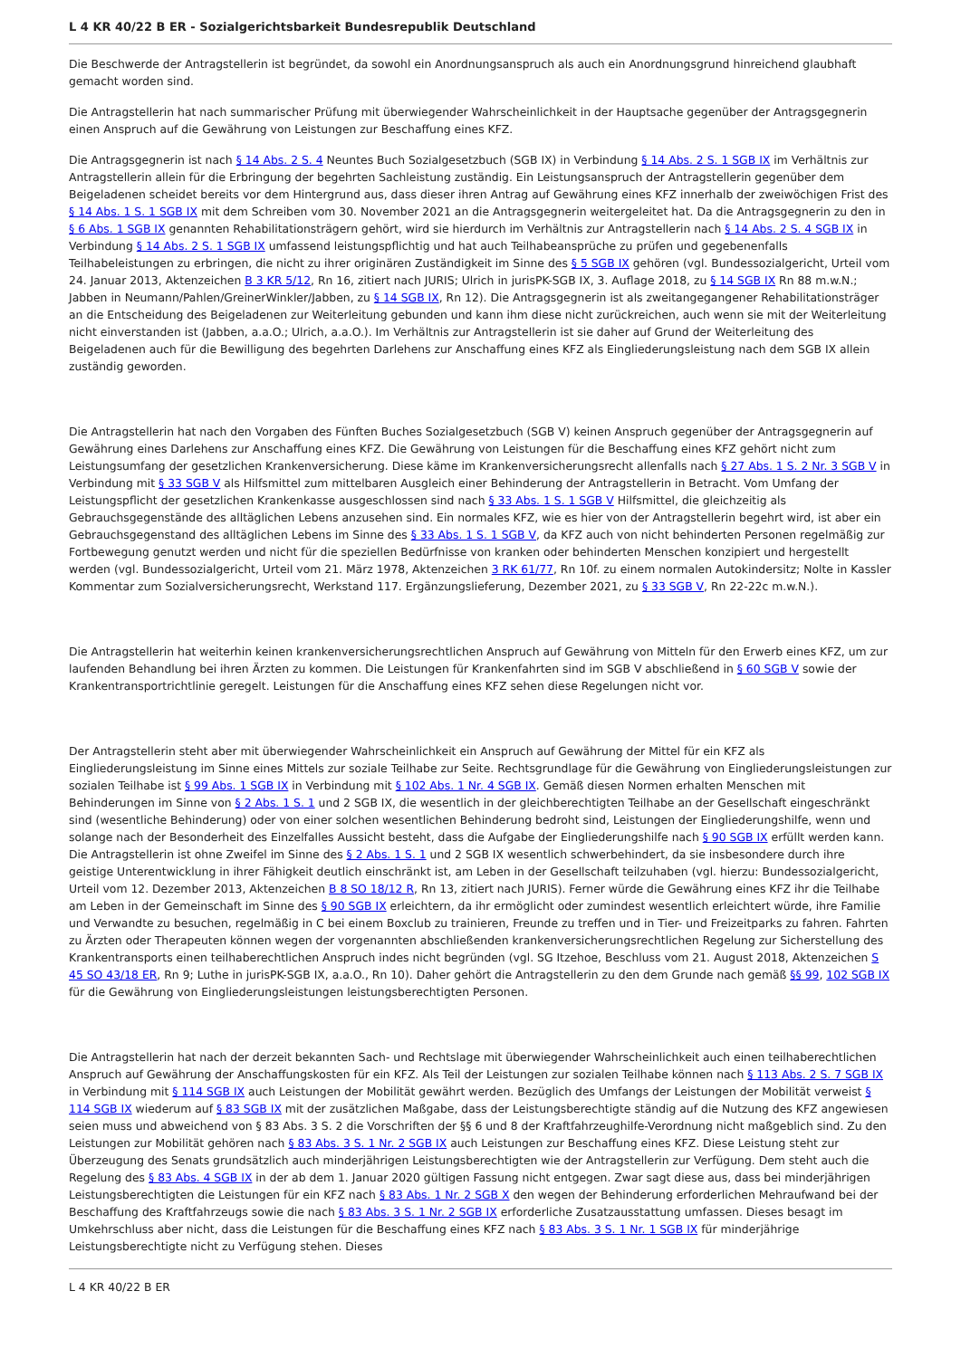L 4 KR 40/22 B ER - Sozialgerichtsbarkeit Bundesrepublik Deutschland
Die Beschwerde der Antragstellerin ist begründet, da sowohl ein Anordnungsanspruch als auch ein Anordnungsgrund hinreichend glaubhaft gemacht worden sind.
Die Antragstellerin hat nach summarischer Prüfung mit überwiegender Wahrscheinlichkeit in der Hauptsache gegenüber der Antragsgegnerin einen Anspruch auf die Gewährung von Leistungen zur Beschaffung eines KFZ.
Die Antragsgegnerin ist nach § 14 Abs. 2 S. 4 Neuntes Buch Sozialgesetzbuch (SGB IX) in Verbindung § 14 Abs. 2 S. 1 SGB IX im Verhältnis zur Antragstellerin allein für die Erbringung der begehrten Sachleistung zuständig. Ein Leistungsanspruch der Antragstellerin gegenüber dem Beigeladenen scheidet bereits vor dem Hintergrund aus, dass dieser ihren Antrag auf Gewährung eines KFZ innerhalb der zweiwöchigen Frist des § 14 Abs. 1 S. 1 SGB IX mit dem Schreiben vom 30. November 2021 an die Antragsgegnerin weitergeleitet hat. Da die Antragsgegnerin zu den in § 6 Abs. 1 SGB IX genannten Rehabilitationsträgern gehört, wird sie hierdurch im Verhältnis zur Antragstellerin nach § 14 Abs. 2 S. 4 SGB IX in Verbindung § 14 Abs. 2 S. 1 SGB IX umfassend leistungspflichtig und hat auch Teilhabeansprüche zu prüfen und gegebenenfalls Teilhabeleistungen zu erbringen, die nicht zu ihrer originären Zuständigkeit im Sinne des § 5 SGB IX gehören (vgl. Bundessozialgericht, Urteil vom 24. Januar 2013, Aktenzeichen B 3 KR 5/12, Rn 16, zitiert nach JURIS; Ulrich in jurisPK-SGB IX, 3. Auflage 2018, zu § 14 SGB IX Rn 88 m.w.N.; Jabben in Neumann/Pahlen/GreinerWinkler/Jabben, zu § 14 SGB IX, Rn 12). Die Antragsgegnerin ist als zweitangegangener Rehabilitationsträger an die Entscheidung des Beigeladenen zur Weiterleitung gebunden und kann ihm diese nicht zurückreichen, auch wenn sie mit der Weiterleitung nicht einverstanden ist (Jabben, a.a.O.; Ulrich, a.a.O.). Im Verhältnis zur Antragstellerin ist sie daher auf Grund der Weiterleitung des Beigeladenen auch für die Bewilligung des begehrten Darlehens zur Anschaffung eines KFZ als Eingliederungsleistung nach dem SGB IX allein zuständig geworden.
Die Antragstellerin hat nach den Vorgaben des Fünften Buches Sozialgesetzbuch (SGB V) keinen Anspruch gegenüber der Antragsgegnerin auf Gewährung eines Darlehens zur Anschaffung eines KFZ. Die Gewährung von Leistungen für die Beschaffung eines KFZ gehört nicht zum Leistungsumfang der gesetzlichen Krankenversicherung. Diese käme im Krankenversicherungsrecht allenfalls nach § 27 Abs. 1 S. 2 Nr. 3 SGB V in Verbindung mit § 33 SGB V als Hilfsmittel zum mittelbaren Ausgleich einer Behinderung der Antragstellerin in Betracht. Vom Umfang der Leistungspflicht der gesetzlichen Krankenkasse ausgeschlossen sind nach § 33 Abs. 1 S. 1 SGB V Hilfsmittel, die gleichzeitig als Gebrauchsgegenstände des alltäglichen Lebens anzusehen sind. Ein normales KFZ, wie es hier von der Antragstellerin begehrt wird, ist aber ein Gebrauchsgegenstand des alltäglichen Lebens im Sinne des § 33 Abs. 1 S. 1 SGB V, da KFZ auch von nicht behinderten Personen regelmäßig zur Fortbewegung genutzt werden und nicht für die speziellen Bedürfnisse von kranken oder behinderten Menschen konzipiert und hergestellt werden (vgl. Bundessozialgericht, Urteil vom 21. März 1978, Aktenzeichen 3 RK 61/77, Rn 10f. zu einem normalen Autokindersitz; Nolte in Kassler Kommentar zum Sozialversicherungsrecht, Werkstand 117. Ergänzungslieferung, Dezember 2021, zu § 33 SGB V, Rn 22-22c m.w.N.).
Die Antragstellerin hat weiterhin keinen krankenversicherungsrechtlichen Anspruch auf Gewährung von Mitteln für den Erwerb eines KFZ, um zur laufenden Behandlung bei ihren Ärzten zu kommen. Die Leistungen für Krankenfahrten sind im SGB V abschließend in § 60 SGB V sowie der Krankentransportrichtlinie geregelt. Leistungen für die Anschaffung eines KFZ sehen diese Regelungen nicht vor.
Der Antragstellerin steht aber mit überwiegender Wahrscheinlichkeit ein Anspruch auf Gewährung der Mittel für ein KFZ als Eingliederungsleistung im Sinne eines Mittels zur soziale Teilhabe zur Seite. Rechtsgrundlage für die Gewährung von Eingliederungsleistungen zur sozialen Teilhabe ist § 99 Abs. 1 SGB IX in Verbindung mit § 102 Abs. 1 Nr. 4 SGB IX. Gemäß diesen Normen erhalten Menschen mit Behinderungen im Sinne von § 2 Abs. 1 S. 1 und 2 SGB IX, die wesentlich in der gleichberechtigten Teilhabe an der Gesellschaft eingeschränkt sind (wesentliche Behinderung) oder von einer solchen wesentlichen Behinderung bedroht sind, Leistungen der Eingliederungshilfe, wenn und solange nach der Besonderheit des Einzelfalles Aussicht besteht, dass die Aufgabe der Eingliederungshilfe nach § 90 SGB IX erfüllt werden kann. Die Antragstellerin ist ohne Zweifel im Sinne des § 2 Abs. 1 S. 1 und 2 SGB IX wesentlich schwerbehindert, da sie insbesondere durch ihre geistige Unterentwicklung in ihrer Fähigkeit deutlich einschränkt ist, am Leben in der Gesellschaft teilzuhaben (vgl. hierzu: Bundessozialgericht, Urteil vom 12. Dezember 2013, Aktenzeichen B 8 SO 18/12 R, Rn 13, zitiert nach JURIS). Ferner würde die Gewährung eines KFZ ihr die Teilhabe am Leben in der Gemeinschaft im Sinne des § 90 SGB IX erleichtern, da ihr ermöglicht oder zumindest wesentlich erleichtert würde, ihre Familie und Verwandte zu besuchen, regelmäßig in C bei einem Boxclub zu trainieren, Freunde zu treffen und in Tier- und Freizeitparks zu fahren. Fahrten zu Ärzten oder Therapeuten können wegen der vorgenannten abschließenden krankenversicherungsrechtlichen Regelung zur Sicherstellung des Krankentransports einen teilhaberechtlichen Anspruch indes nicht begründen (vgl. SG Itzehoe, Beschluss vom 21. August 2018, Aktenzeichen S 45 SO 43/18 ER, Rn 9; Luthe in jurisPK-SGB IX, a.a.O., Rn 10). Daher gehört die Antragstellerin zu den dem Grunde nach gemäß §§ 99, 102 SGB IX für die Gewährung von Eingliederungsleistungen leistungsberechtigten Personen.
Die Antragstellerin hat nach der derzeit bekannten Sach- und Rechtslage mit überwiegender Wahrscheinlichkeit auch einen teilhaberechtlichen Anspruch auf Gewährung der Anschaffungskosten für ein KFZ. Als Teil der Leistungen zur sozialen Teilhabe können nach § 113 Abs. 2 S. 7 SGB IX in Verbindung mit § 114 SGB IX auch Leistungen der Mobilität gewährt werden. Bezüglich des Umfangs der Leistungen der Mobilität verweist § 114 SGB IX wiederum auf § 83 SGB IX mit der zusätzlichen Maßgabe, dass der Leistungsberechtigte ständig auf die Nutzung des KFZ angewiesen seien muss und abweichend von § 83 Abs. 3 S. 2 die Vorschriften der §§ 6 und 8 der Kraftfahrzeughilfe-Verordnung nicht maßgeblich sind. Zu den Leistungen zur Mobilität gehören nach § 83 Abs. 3 S. 1 Nr. 2 SGB IX auch Leistungen zur Beschaffung eines KFZ. Diese Leistung steht zur Überzeugung des Senats grundsätzlich auch minderjährigen Leistungsberechtigten wie der Antragstellerin zur Verfügung. Dem steht auch die Regelung des § 83 Abs. 4 SGB IX in der ab dem 1. Januar 2020 gültigen Fassung nicht entgegen. Zwar sagt diese aus, dass bei minderjährigen Leistungsberechtigten die Leistungen für ein KFZ nach § 83 Abs. 1 Nr. 2 SGB X den wegen der Behinderung erforderlichen Mehraufwand bei der Beschaffung des Kraftfahrzeugs sowie die nach § 83 Abs. 3 S. 1 Nr. 2 SGB IX erforderliche Zusatzausstattung umfassen. Dieses besagt im Umkehrschluss aber nicht, dass die Leistungen für die Beschaffung eines KFZ nach § 83 Abs. 3 S. 1 Nr. 1 SGB IX für minderjährige Leistungsberechtigte nicht zu Verfügung stehen. Dieses
L 4 KR 40/22 B ER